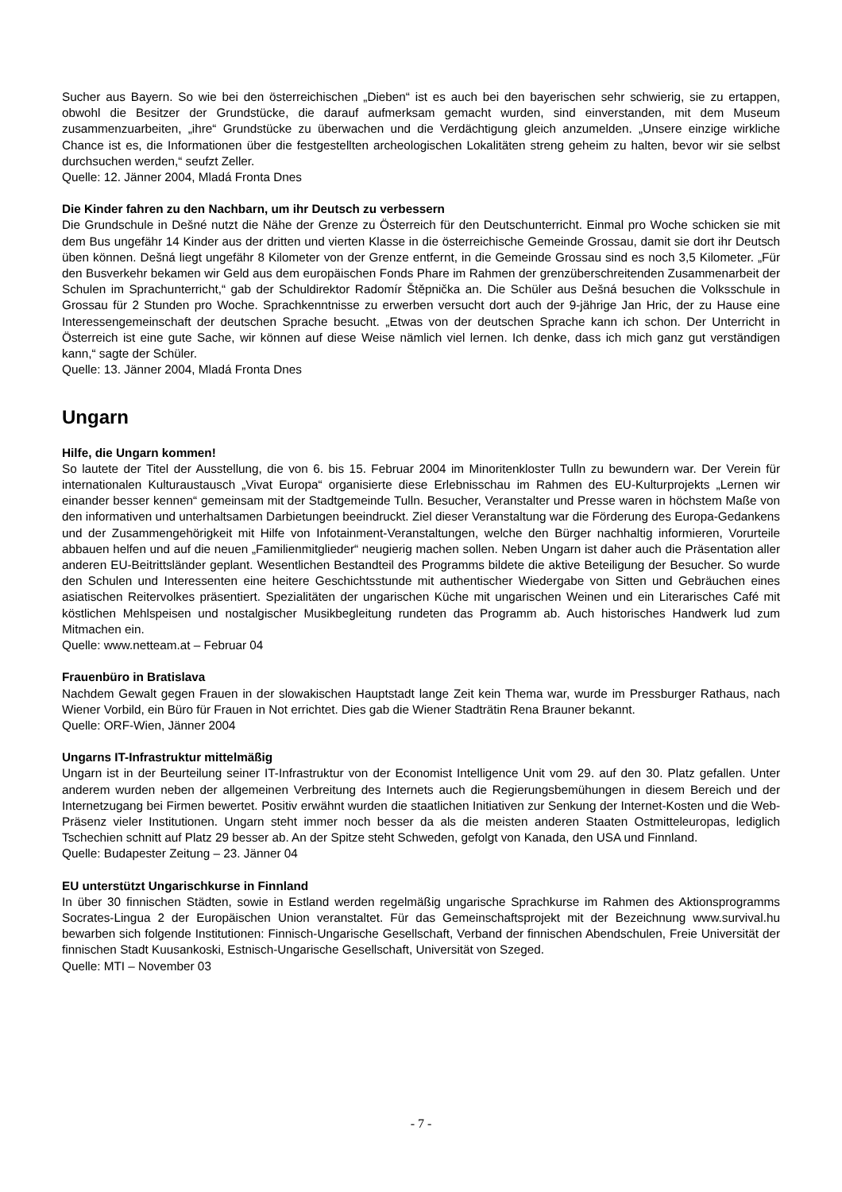Sucher aus Bayern. So wie bei den österreichischen „Dieben“ ist es auch bei den bayerischen sehr schwierig, sie zu ertappen, obwohl die Besitzer der Grundstücke, die darauf aufmerksam gemacht wurden, sind einverstanden, mit dem Museum zusammenzuarbeiten, „ihre“ Grundstücke zu überwachen und die Verdächtigung gleich anzumelden. „Unsere einzige wirkliche Chance ist es, die Informationen über die festgestellten archeologischen Lokalitäten streng geheim zu halten, bevor wir sie selbst durchsuchen werden,“ seufzt Zeller.
Quelle: 12. Jänner 2004, Mladá Fronta Dnes
Die Kinder fahren zu den Nachbarn, um ihr Deutsch zu verbessern
Die Grundschule in Dešné nutzt die Nähe der Grenze zu Österreich für den Deutschunterricht. Einmal pro Woche schicken sie mit dem Bus ungefähr 14 Kinder aus der dritten und vierten Klasse in die österreichische Gemeinde Grossau, damit sie dort ihr Deutsch üben können. Dešná liegt ungefähr 8 Kilometer von der Grenze entfernt, in die Gemeinde Grossau sind es noch 3,5 Kilometer. „Für den Busverkehr bekamen wir Geld aus dem europäischen Fonds Phare im Rahmen der grenzüberschreitenden Zusammenarbeit der Schulen im Sprachunterricht,“ gab der Schuldirektor Radomír Štěpnička an. Die Schüler aus Dešná besuchen die Volksschule in Grossau für 2 Stunden pro Woche. Sprachkenntnisse zu erwerben versucht dort auch der 9-jährige Jan Hric, der zu Hause eine Interessengemeinschaft der deutschen Sprache besucht. „Etwas von der deutschen Sprache kann ich schon. Der Unterricht in Österreich ist eine gute Sache, wir können auf diese Weise nämlich viel lernen. Ich denke, dass ich mich ganz gut verständigen kann,“ sagte der Schüler.
Quelle: 13. Jänner 2004, Mladá Fronta Dnes
Ungarn
Hilfe, die Ungarn kommen!
So lautete der Titel der Ausstellung, die von 6. bis 15. Februar 2004 im Minoritenkloster Tulln zu bewundern war. Der Verein für internationalen Kulturaustausch „Vivat Europa“ organisierte diese Erlebnisschau im Rahmen des EU-Kulturprojekts „Lernen wir einander besser kennen“ gemeinsam mit der Stadtgemeinde Tulln. Besucher, Veranstalter und Presse waren in höchstem Maße von den informativen und unterhaltsamen Darbietungen beeindruckt. Ziel dieser Veranstaltung war die Förderung des Europa-Gedankens und der Zusammengehörigkeit mit Hilfe von Infotainment-Veranstaltungen, welche den Bürger nachhaltig informieren, Vorurteile abbauen helfen und auf die neuen „Familienmitglieder“ neugierig machen sollen. Neben Ungarn ist daher auch die Präsentation aller anderen EU-Beitrittsländer geplant. Wesentlichen Bestandteil des Programms bildete die aktive Beteiligung der Besucher. So wurde den Schulen und Interessenten eine heitere Geschichtsstunde mit authentischer Wiedergabe von Sitten und Gebräuchen eines asiatischen Reitervolkes präsentiert. Spezialitäten der ungarischen Küche mit ungarischen Weinen und ein Literarisches Café mit köstlichen Mehlspeisen und nostalgischer Musikbegleitung rundeten das Programm ab. Auch historisches Handwerk lud zum Mitmachen ein.
Quelle: www.netteam.at – Februar 04
Frauenbüro in Bratislava
Nachdem Gewalt gegen Frauen in der slowakischen Hauptstadt lange Zeit kein Thema war, wurde im Pressburger Rathaus, nach Wiener Vorbild, ein Büro für Frauen in Not errichtet. Dies gab die Wiener Stadträtin Rena Brauner bekannt.
Quelle: ORF-Wien, Jänner 2004
Ungarns IT-Infrastruktur mittelmäßig
Ungarn ist in der Beurteilung seiner IT-Infrastruktur von der Economist Intelligence Unit vom 29. auf den 30. Platz gefallen. Unter anderem wurden neben der allgemeinen Verbreitung des Internets auch die Regierungsbemühungen in diesem Bereich und der Internetzugang bei Firmen bewertet. Positiv erwähnt wurden die staatlichen Initiativen zur Senkung der Internet-Kosten und die Web-Präsenz vieler Institutionen. Ungarn steht immer noch besser da als die meisten anderen Staaten Ostmitteleuropas, lediglich Tschechien schnitt auf Platz 29 besser ab. An der Spitze steht Schweden, gefolgt von Kanada, den USA und Finnland.
Quelle: Budapester Zeitung – 23. Jänner 04
EU unterstützt Ungarischkurse in Finnland
In über 30 finnischen Städten, sowie in Estland werden regelmäßig ungarische Sprachkurse im Rahmen des Aktionsprogramms Socrates-Lingua 2 der Europäischen Union veranstaltet. Für das Gemeinschaftsprojekt mit der Bezeichnung www.survival.hu bewarben sich folgende Institutionen: Finnisch-Ungarische Gesellschaft, Verband der finnischen Abendschulen, Freie Universität der finnischen Stadt Kuusankoski, Estnisch-Ungarische Gesellschaft, Universität von Szeged.
Quelle: MTI – November 03
- 7 -